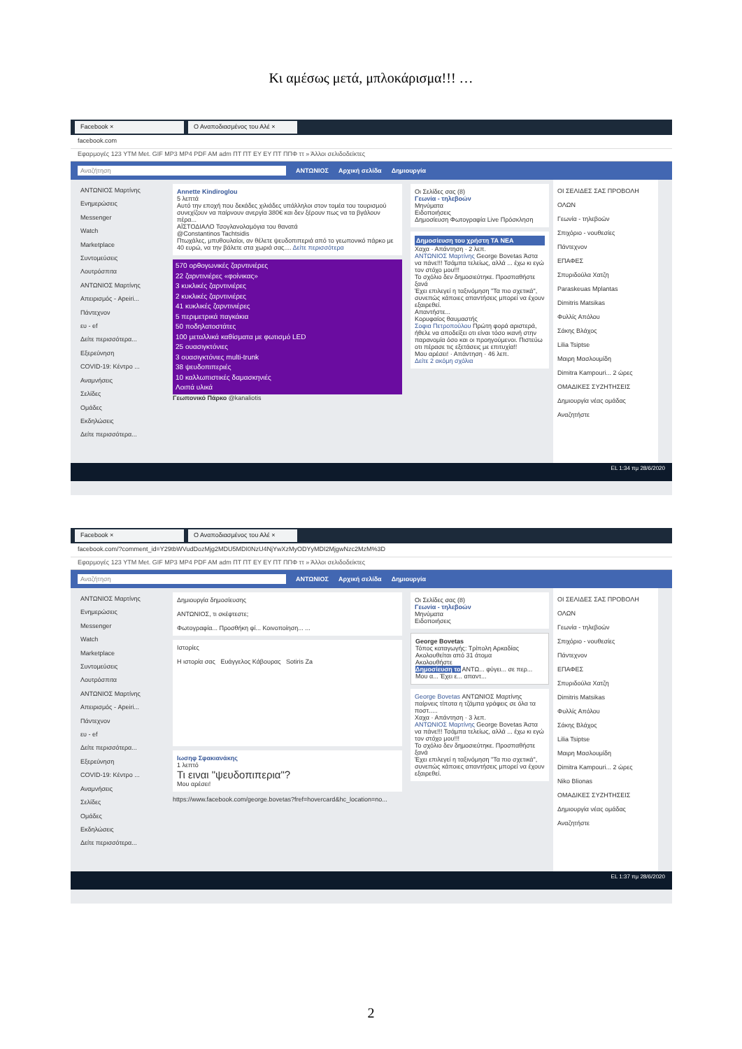Κι αμέσως μετά, μπλοκάρισμα!!! …
Facebook × Ο Αναποδιασμένος του Αλέ ×
facebook.com
Εφαρμογές 123 YTM Met. GIF MP3 MP4 PDF AM adm ΠΤ ΠΤ EY EY ΠΤ ΠΠΦ ττ » Άλλοι σελιδοδείκτες
Αναζήτηση ΑΝΤΩΝΙΟΣ Αρχική σελίδα Δημιουργία
ΑΝΤΩΝΙΟΣ Μαρτίνης
Ενημερώσεις
Messenger
Watch
Marketplace
Συντομεύσεις
Λουτρόσπιτα
ΑΝΤΩΝΙΟΣ Μαρτίνης
Απειρισμός - Apeiri...
Πάντεχνον
ευ - ef
Δείτε περισσότερα...
Εξερεύνηση
COVID-19: Κέντρο ...
Αναμνήσεις
Σελίδες
Ομάδες
Εκδηλώσεις
Δείτε περισσότερα...
Annette Kindiroglou
5 λεπτά
Αυτό την εποχή που δεκάδες χιλιάδες υπάλληλοι στον τομέα του τουρισμού συνεχίζουν να παίρνουν ανεργία 380€ και δεν ξέρουν πως να τα βγάλουν πέρα...
ΑΪΣΤΟΔΙΑΛΟ Τσογλανολαμόγια του θανατά
@Constantinos Tachtsidis
Πτωχάλες, μπυθουλαίοι, αν θέλετε ψευδοπιπεριά από το γεωπονικό πάρκο με 40 ευρώ, να την βάλετε στα χωριά σας.... Δείτε περισσότερα
570 ορθογωνικές ζαρντινιέρες
22 ζαρντινιέρες «φοίνικας»
3 κυκλικές ζαρντινιέρες
2 κυκλικές ζαρντινιέρες
41 κυκλικές ζαρντινιέρες
5 περιμετρικά παγκάκια
50 ποδηλατοστάτες
100 μεταλλικά καθίσματα με φωτισμό LED
25 ουασιγκτόνιες
3 ουασιγκτόνιες multi-trunk
38 ψευδοπιπεριές
10 καλλωπιστικές δαμασκηνιές
Λοιπά υλικά
Γεωπονικό Πάρκο @kanaliotis
Οι Σελίδες σας (8)
Γεωνία - τηλεβοών
Μηνύματα
Ειδοποιήσεις
Δημοσίευση Φωτογραφία Live Πρόσκληση
Δημοσίευση του χρήστη ΤΑ ΝΕΑ
Χαχα · Απάντηση · 2 λεπ.
ΑΝΤΩΝΙΟΣ Μαρτίνης George Bovetas Άστα να πάνε!!! Τσάμπα τελείως, αλλά ... έχω κι εγώ τον στόχο μου!!!
Το σχόλιο δεν δημοσιεύτηκε. Προσπαθήστε ξανά
Έχει επιλεγεί η ταξινόμηση "Τα πιο σχετικά", συνεπώς κάποιες απαντήσεις μπορεί να έχουν εξαιρεθεί.
Απαντήστε...
Κορυφαίος θαυμαστής
Σοφια Πετροπούλου Πρώτη φορά αριστερά, ήθελε να αποδείξει οτι είναι τόσο ικανή στην παρανομία όσο και οι προηγούμενοι. Πιστεύω οτι πέρασε τις εξετάσεις με επιτυχία!!
Μου αρέσει! · Απάντηση · 46 λεπ.
Δείτε 2 ακόμη σχόλια
ΟΙ ΣΕΛΙΔΕΣ ΣΑΣ ΠΡΟΒΟΛΗ ΟΛΩΝ
Γεωνία - τηλεβοών
Σπιχόριο - νουθεσίες
Πάντεχνον
ΕΠΑΦΕΣ
Σπυριδούλα Χατζη
Paraskeuas Mplantas
Dimitris Matsikas
Φυλλίς Απόλου
Σάκης Βλάχος
Lilia Tsiptse
Μαιρη Μασλουμίδη
Dimitra Kampouri... 2 ώρες
ΟΜΑΔΙΚΕΣ ΣΥΖΗΤΗΣΕΙΣ
Δημιουργία νέας ομάδας
Αναζητήστε
EL 1:34 πμ 28/6/2020
Facebook × Ο Αναποδιασμένος του Αλέ ×
facebook.com/?comment_id=Y29tbWVudDozMjg2MDU5MDI0NzU4NjYwXzMyODYyMDI2MjgwNzc2MzM%3D
Εφαρμογές 123 YTM Met. GIF MP3 MP4 PDF AM adm ΠΤ ΠΤ EY EY ΠΤ ΠΠΦ ττ » Άλλοι σελιδοδείκτες
Αναζήτηση ΑΝΤΩΝΙΟΣ Αρχική σελίδα Δημιουργία
ΑΝΤΩΝΙΟΣ Μαρτίνης
Ενημερώσεις
Messenger
Watch
Marketplace
Συντομεύσεις
Λουτρόσπιτα
ΑΝΤΩΝΙΟΣ Μαρτίνης
Απειρισμός - Apeiri...
Πάντεχνον
ευ - ef
Δείτε περισσότερα...
Εξερεύνηση
COVID-19: Κέντρο ...
Αναμνήσεις
Σελίδες
Ομάδες
Εκδηλώσεις
Δείτε περισσότερα...
Δημιουργία δημοσίευσης
ΑΝΤΩΝΙΟΣ, τι σκέφτεστε;
Φωτογραφία... Προσθήκη φί... Κοινοποίηση... ...
Ιστορίες
Η ιστορία σας Ευάγγελος Κάβουρας Sotiris Za
Ιωσηφ Σφακιανάκης
1 λεπτό
Τι ειναι "ψευδοπιπερια"?
Μου αρέσει!
https://www.facebook.com/george.bovetas?fref=hovercard&hc_location=no...
Οι Σελίδες σας (8)
Γεωνία - τηλεβοών
Μηνύματα
Ειδοποιήσεις
George Bovetas
Τόπος καταγωγής: Τρίπολη Αρκαδίας
Ακολουθείται από 31 άτομα
Ακολουθήστε
Δημοσίευση το ΑΝΤΩ... φύγει... σε περ... Μου α... Έχει ε... απαντ...
George Bovetas ΑΝΤΩΝΙΟΣ Μαρτίνης παίρνεις τίποτα η τζάμπα γράφεις σε όλα τα ποστ.....
Χαχα · Απάντηση · 3 λεπ.
ΑΝΤΩΝΙΟΣ Μαρτίνης George Bovetas Άστα να πάνε!!! Τσάμπα τελείως, αλλά ... έχω κι εγώ τον στόχο μου!!!
Το σχόλιο δεν δημοσιεύτηκε. Προσπαθήστε ξανά
Έχει επιλεγεί η ταξινόμηση "Τα πιο σχετικά", συνεπώς κάποιες απαντήσεις μπορεί να έχουν εξαιρεθεί.
ΟΙ ΣΕΛΙΔΕΣ ΣΑΣ ΠΡΟΒΟΛΗ ΟΛΩΝ
Γεωνία - τηλεβοών
Σπιχόριο - νουθεσίες
Πάντεχνον
ΕΠΑΦΕΣ
Σπυριδούλα Χατζη
Dimitris Matsikas
Φυλλίς Απόλου
Σάκης Βλάχος
Lilia Tsiptse
Μαιρη Μασλουμίδη
Dimitra Kampouri... 2 ώρες
Niko Blionas
ΟΜΑΔΙΚΕΣ ΣΥΖΗΤΗΣΕΙΣ
Δημιουργία νέας ομάδας
Αναζητήστε
EL 1:37 πμ 28/6/2020
2